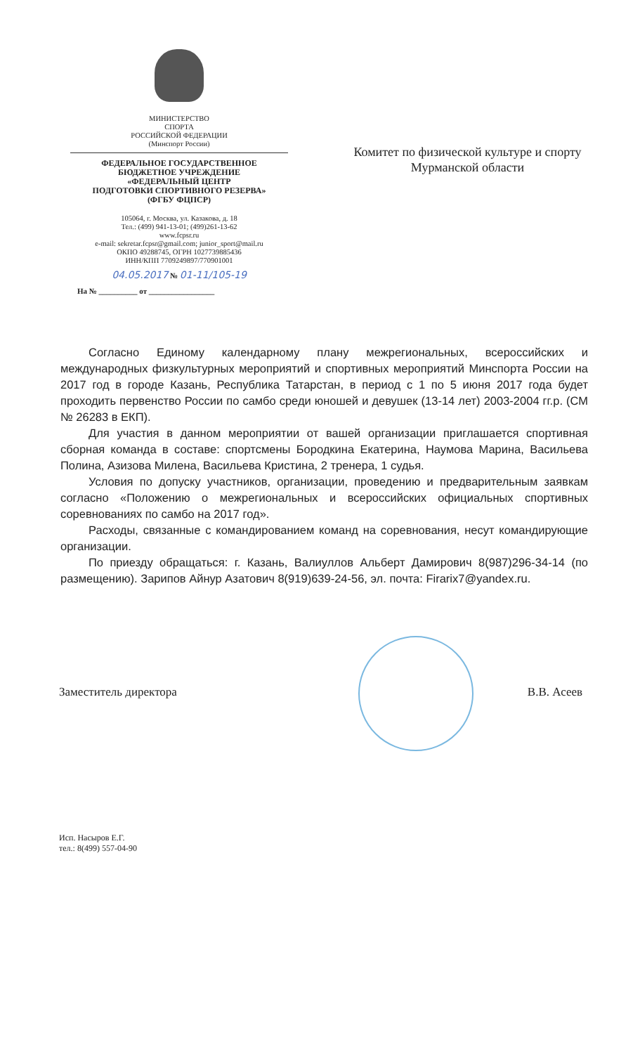МИНИСТЕРСТВО
СПОРТА
РОССИЙСКОЙ ФЕДЕРАЦИИ
(Минспорт России)
ФЕДЕРАЛЬНОЕ ГОСУДАРСТВЕННОЕ
БЮДЖЕТНОЕ УЧРЕЖДЕНИЕ
«ФЕДЕРАЛЬНЫЙ ЦЕНТР
ПОДГОТОВКИ СПОРТИВНОГО РЕЗЕРВА»
(ФГБУ ФЦПСР)
105064, г. Москва, ул. Казакова, д. 18
Тел.: (499) 941-13-01; (499)261-13-62
www.fcpsr.ru
e-mail: sekretar.fcpsr@gmail.com; junior_sport@mail.ru
ОКПО 49288745, ОГРН 1027739885436
ИНН/КПП 7709249897/770901001
04.05.2017 № 01-11/105-19
На № __________ от _________________
Комитет по физической культуре и спорту
Мурманской области
Согласно Единому календарному плану межрегиональных, всероссийских и международных физкультурных мероприятий и спортивных мероприятий Минспорта России на 2017 год в городе Казань, Республика Татарстан, в период с 1 по 5 июня 2017 года будет проходить первенство России по самбо среди юношей и девушек (13-14 лет) 2003-2004 гг.р. (СМ № 26283 в ЕКП).
Для участия в данном мероприятии от вашей организации приглашается спортивная сборная команда в составе: спортсмены Бородкина Екатерина, Наумова Марина, Васильева Полина, Азизова Милена, Васильева Кристина, 2 тренера, 1 судья.
Условия по допуску участников, организации, проведению и предварительным заявкам согласно «Положению о межрегиональных и всероссийских официальных спортивных соревнованиях по самбо на 2017 год».
Расходы, связанные с командированием команд на соревнования, несут командирующие организации.
По приезду обращаться: г. Казань, Валиуллов Альберт Дамирович 8(987)296-34-14 (по размещению). Зарипов Айнур Азатович 8(919)639-24-56, эл. почта: Firarix7@yandex.ru.
Заместитель директора В.В. Асеев
Исп. Насыров Е.Г.
тел.: 8(499) 557-04-90